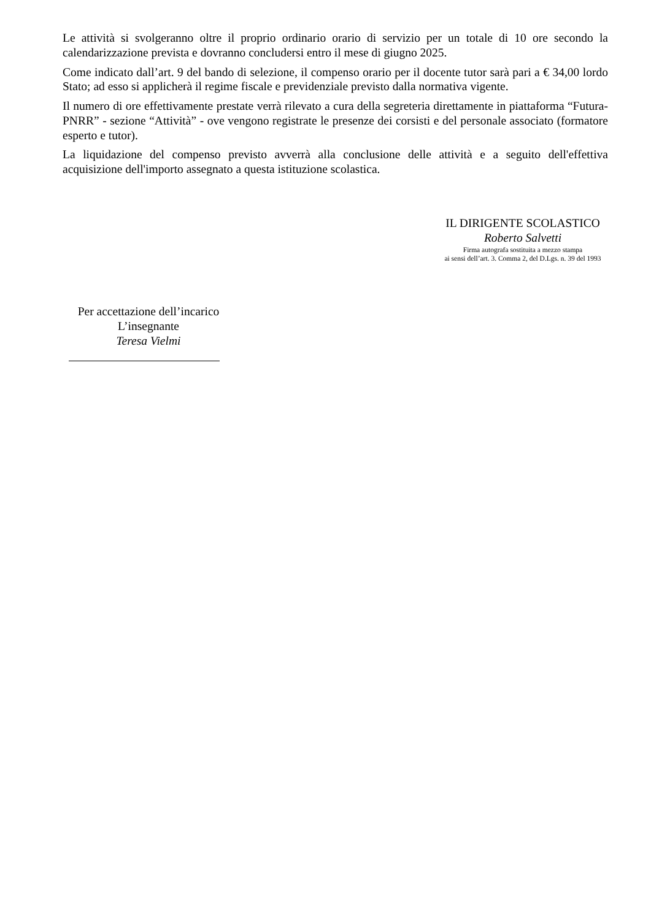Le attività si svolgeranno oltre il proprio ordinario orario di servizio per un totale di 10 ore secondo la calendarizzazione prevista e dovranno concludersi entro il mese di giugno 2025.
Come indicato dall’art. 9 del bando di selezione, il compenso orario per il docente tutor sarà pari a € 34,00 lordo Stato; ad esso si applicherà il regime fiscale e previdenziale previsto dalla normativa vigente.
Il numero di ore effettivamente prestate verrà rilevato a cura della segreteria direttamente in piattaforma “Futura-PNRR” - sezione “Attività” - ove vengono registrate le presenze dei corsisti e del personale associato (formatore esperto e tutor).
La liquidazione del compenso previsto avverrà alla conclusione delle attività e a seguito dell'effettiva acquisizione dell'importo assegnato a questa istituzione scolastica.
IL DIRIGENTE SCOLASTICO
Roberto Salvetti
Firma autografa sostituita a mezzo stampa
ai sensi dell’art. 3. Comma 2, del D.Lgs. n. 39 del 1993
Per accettazione dell’incarico
L’insegnante
Teresa Vielmi